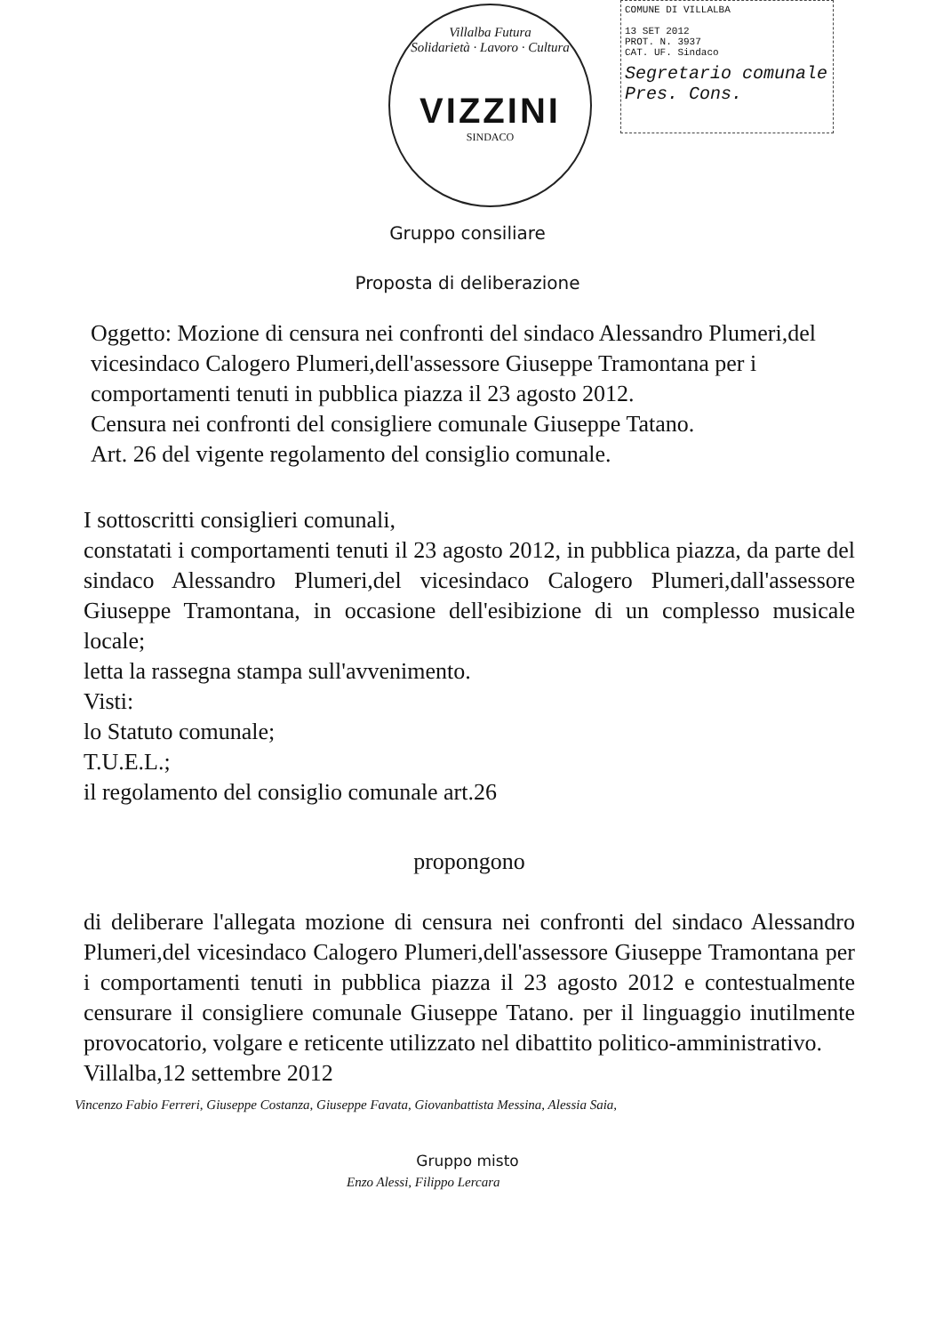Villalba Futura
Solidarietà · Lavoro · Cultura
VIZZINI
SINDACO
COMUNE DI VILLALBA
13 SET 2012
PROT. N. 3937
CAT. UF. Sindaco
Segretario comunale
Pres. Cons.
Gruppo consiliare
Proposta di deliberazione
Oggetto: Mozione di censura nei confronti del sindaco Alessandro Plumeri,del vicesindaco Calogero Plumeri,dell'assessore Giuseppe Tramontana per i comportamenti tenuti in pubblica piazza il 23 agosto 2012.
Censura nei confronti del consigliere comunale Giuseppe Tatano.
Art. 26 del vigente regolamento del consiglio comunale.
I sottoscritti consiglieri comunali,
constatati i comportamenti tenuti il 23 agosto 2012, in pubblica piazza, da parte del sindaco Alessandro Plumeri,del vicesindaco Calogero Plumeri,dall'assessore Giuseppe Tramontana, in occasione dell'esibizione di un complesso musicale locale;
letta la rassegna stampa sull'avvenimento.
Visti:
lo Statuto comunale;
T.U.E.L.;
il regolamento del consiglio comunale art.26
propongono
di deliberare l'allegata mozione di censura nei confronti del sindaco Alessandro Plumeri,del vicesindaco Calogero Plumeri,dell'assessore Giuseppe Tramontana per i comportamenti tenuti in pubblica piazza il 23 agosto 2012 e contestualmente censurare il consigliere comunale Giuseppe Tatano. per il linguaggio inutilmente provocatorio, volgare e reticente utilizzato nel dibattito politico-amministrativo.
Villalba,12 settembre 2012
Vincenzo Fabio Ferreri, Giuseppe Costanza, Giuseppe Favata, Giovanbattista Messina, Alessia Saia,
Gruppo misto
Enzo Alessi, Filippo Lercara